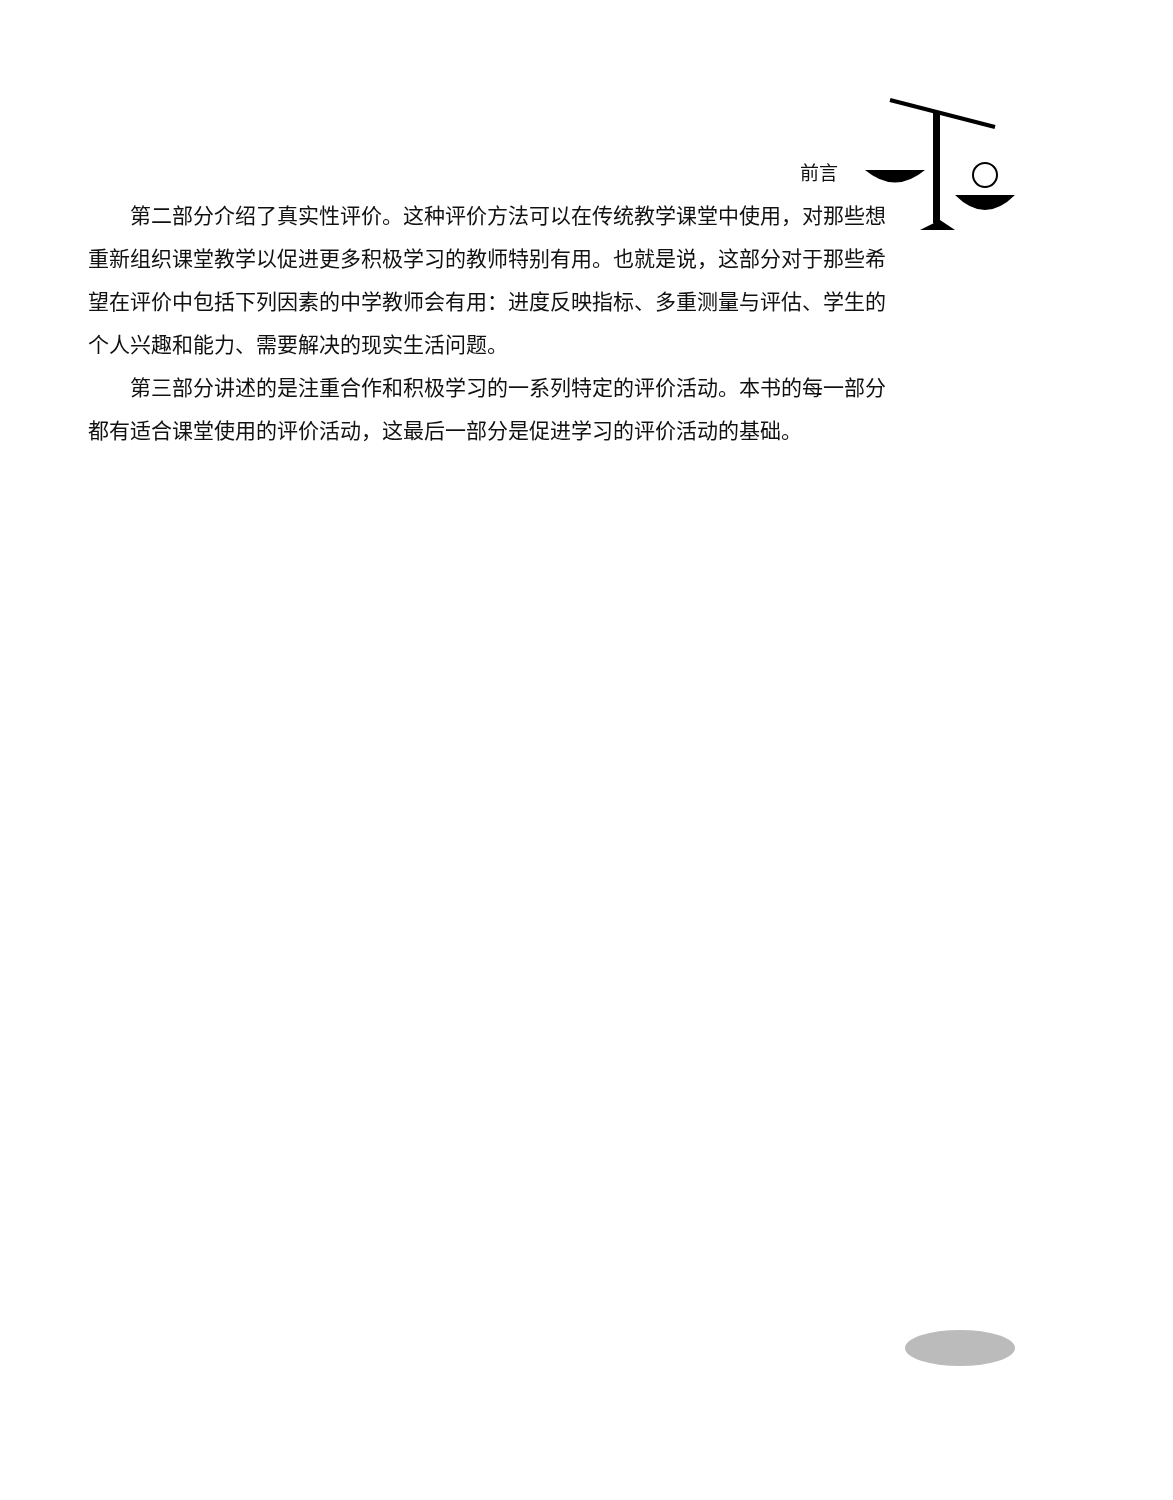前言
第二部分介绍了真实性评价。这种评价方法可以在传统教学课堂中使用，对那些想重新组织课堂教学以促进更多积极学习的教师特别有用。也就是说，这部分对于那些希望在评价中包括下列因素的中学教师会有用：进度反映指标、多重测量与评估、学生的个人兴趣和能力、需要解决的现实生活问题。
第三部分讲述的是注重合作和积极学习的一系列特定的评价活动。本书的每一部分都有适合课堂使用的评价活动，这最后一部分是促进学习的评价活动的基础。